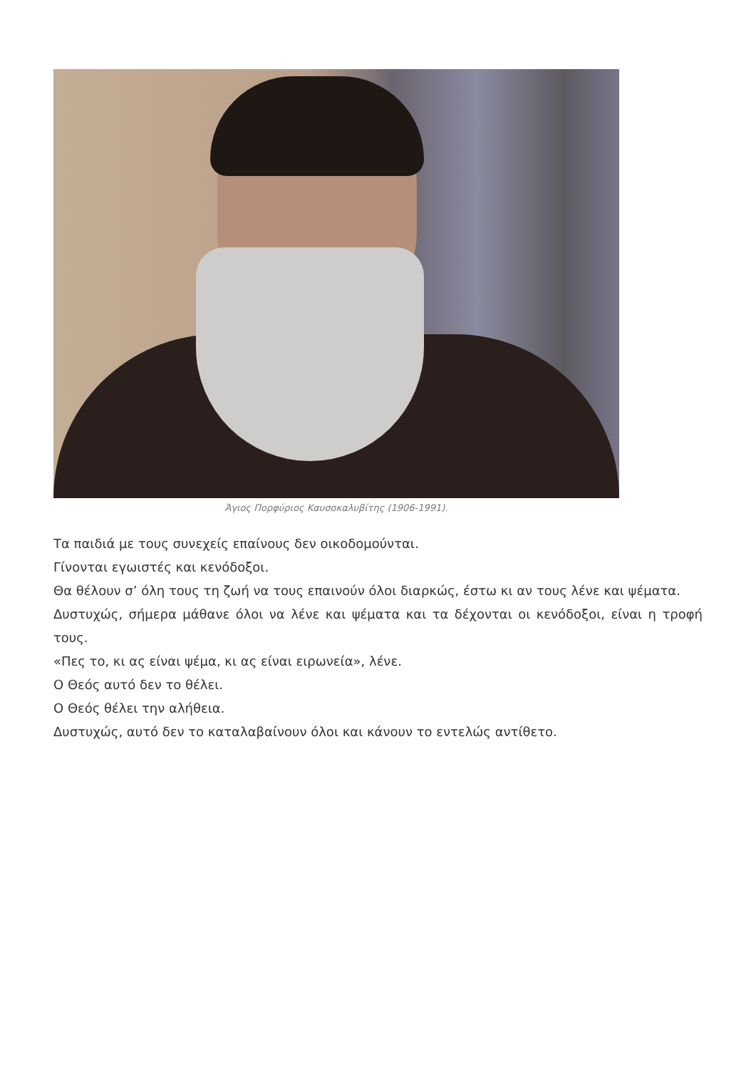Άγιος Πορφύριος Καυσοκαλυβίτης (1906-1991).
Τα παιδιά με τους συνεχείς επαίνους δεν οικοδομούνται.
Γίνονται εγωιστές και κενόδοξοι.
Θα θέλουν σ’ όλη τους τη ζωή να τους επαινούν όλοι διαρκώς, έστω κι αν τους λένε και ψέματα.
Δυστυχώς, σήμερα μάθανε όλοι να λένε και ψέματα και τα δέχονται οι κενόδοξοι, είναι η τροφή τους.
«Πες το, κι ας είναι ψέμα, κι ας είναι ειρωνεία», λένε.
Ο Θεός αυτό δεν το θέλει.
Ο Θεός θέλει την αλήθεια.
Δυστυχώς, αυτό δεν το καταλαβαίνουν όλοι και κάνουν το εντελώς αντίθετο.